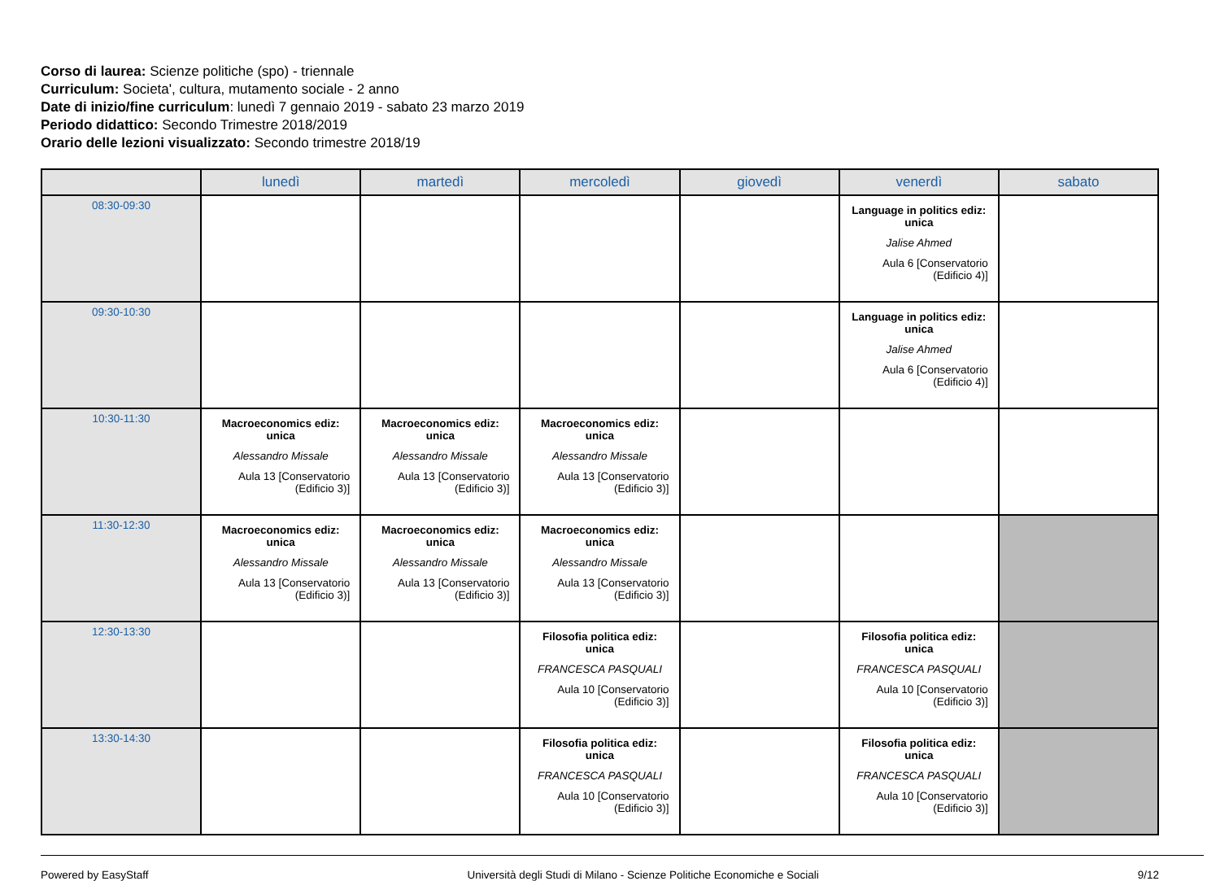Corso di laurea: Scienze politiche (spo) - triennale
Curriculum: Societa', cultura, mutamento sociale - 2 anno
Date di inizio/fine curriculum: lunedì 7 gennaio 2019 - sabato 23 marzo 2019
Periodo didattico: Secondo Trimestre 2018/2019
Orario delle lezioni visualizzato: Secondo trimestre 2018/19
| | lunedì | martedì | mercoledì | giovedì | venerdì | sabato |
| --- | --- | --- | --- | --- | --- | --- |
| 08:30-09:30 | | | | | Language in politics ediz: unica Jalise Ahmed Aula 6 [Conservatorio (Edificio 4)] | |
| 09:30-10:30 | | | | | Language in politics ediz: unica Jalise Ahmed Aula 6 [Conservatorio (Edificio 4)] | |
| 10:30-11:30 | Macroeconomics ediz: unica Alessandro Missale Aula 13 [Conservatorio (Edificio 3)] | Macroeconomics ediz: unica Alessandro Missale Aula 13 [Conservatorio (Edificio 3)] | Macroeconomics ediz: unica Alessandro Missale Aula 13 [Conservatorio (Edificio 3)] | | | |
| 11:30-12:30 | Macroeconomics ediz: unica Alessandro Missale Aula 13 [Conservatorio (Edificio 3)] | Macroeconomics ediz: unica Alessandro Missale Aula 13 [Conservatorio (Edificio 3)] | Macroeconomics ediz: unica Alessandro Missale Aula 13 [Conservatorio (Edificio 3)] | | | |
| 12:30-13:30 | | | Filosofia politica ediz: unica FRANCESCA PASQUALI Aula 10 [Conservatorio (Edificio 3)] | | Filosofia politica ediz: unica FRANCESCA PASQUALI Aula 10 [Conservatorio (Edificio 3)] | |
| 13:30-14:30 | | | Filosofia politica ediz: unica FRANCESCA PASQUALI Aula 10 [Conservatorio (Edificio 3)] | | Filosofia politica ediz: unica FRANCESCA PASQUALI Aula 10 [Conservatorio (Edificio 3)] | |
Powered by EasyStaff Università degli Studi di Milano - Scienze Politiche Economiche e Sociali 9/12